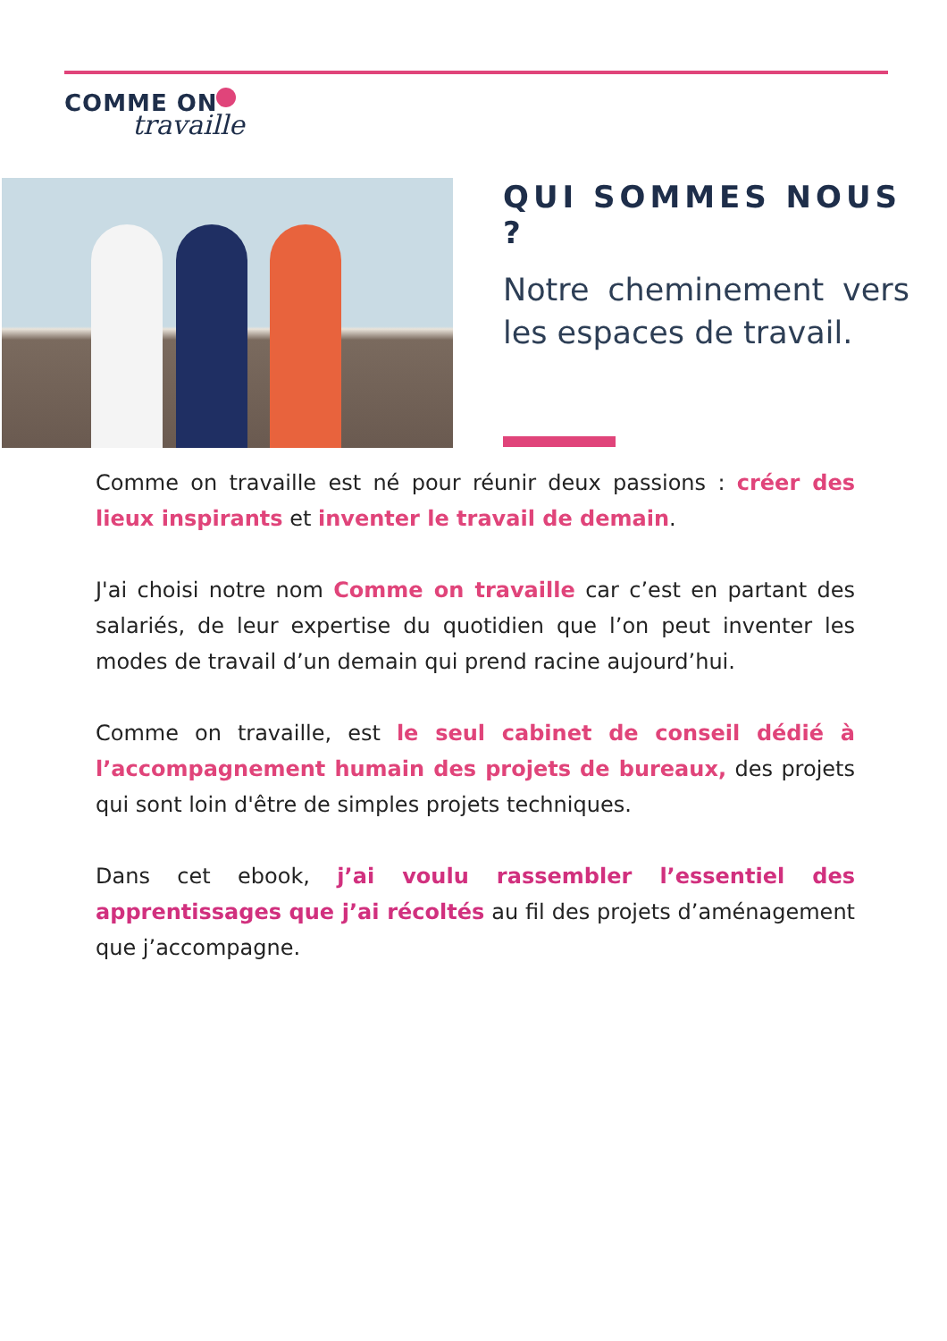COMME ON
travaille
QUI SOMMES NOUS ?
Notre cheminement vers les espaces de travail.
Comme on travaille est né pour réunir deux passions : créer des lieux inspirants et inventer le travail de demain.
J'ai choisi notre nom Comme on travaille car c’est en partant des salariés, de leur expertise du quotidien que l’on peut inventer les modes de travail d’un demain qui prend racine aujourd’hui.
Comme on travaille, est le seul cabinet de conseil dédié à l’accompagnement humain des projets de bureaux, des projets qui sont loin d'être de simples projets techniques.
Dans cet ebook, j’ai voulu rassembler l’essentiel des apprentissages que j’ai récoltés au fil des projets d’aménagement que j’accompagne.